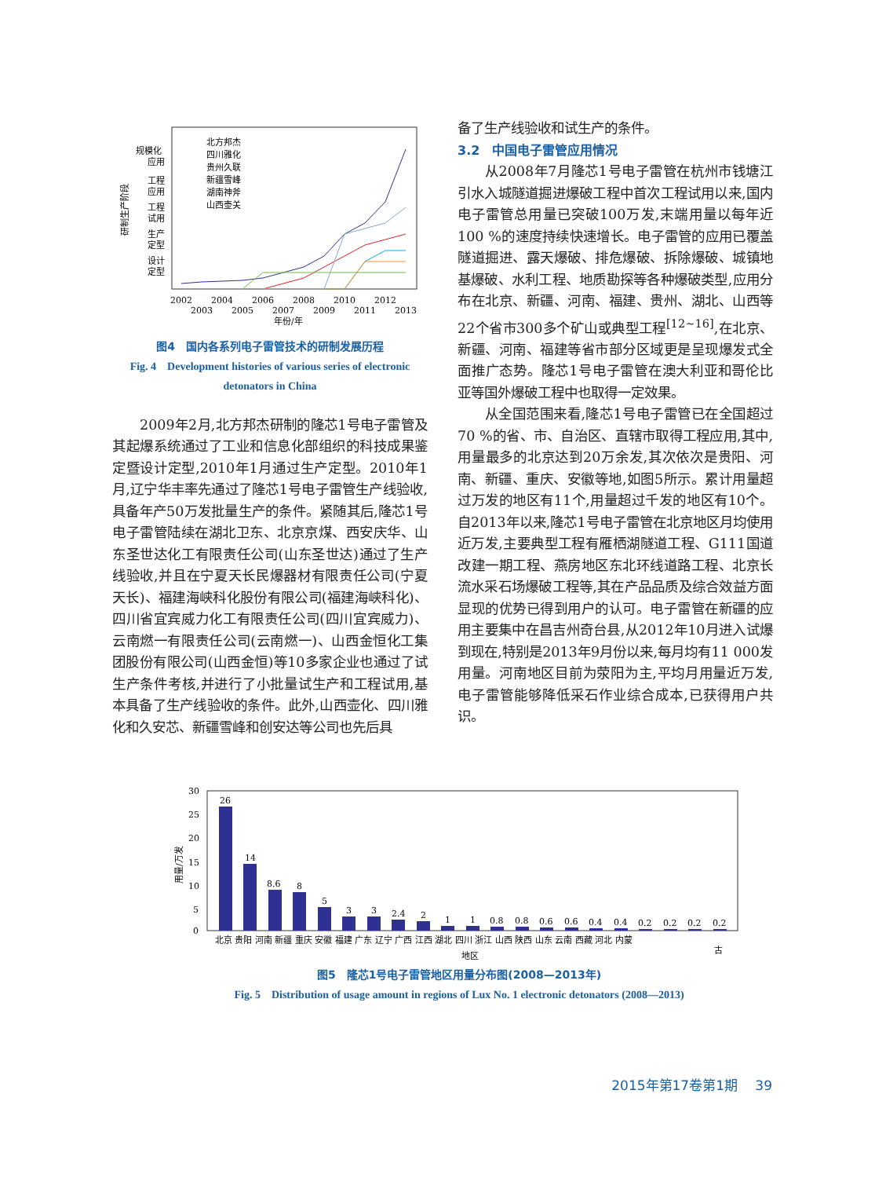研制生产阶段
规模化
应用
工程
应用
工程
试用
生产
定型
设计
定型
北方邦杰
四川雅化
贵州久联
新疆雪峰
湖南神斧
山西壶关
2002
2004
2006
2008
2010
2012
2003
2005
2007
2009
2011
2013
年份/年
图4　国内各系列电子雷管技术的研制发展历程
Fig. 4　Development histories of various series of electronic detonators in China
2009年2月,北方邦杰研制的隆芯1号电子雷管及其起爆系统通过了工业和信息化部组织的科技成果鉴定暨设计定型,2010年1月通过生产定型。2010年1月,辽宁华丰率先通过了隆芯1号电子雷管生产线验收,具备年产50万发批量生产的条件。紧随其后,隆芯1号电子雷管陆续在湖北卫东、北京京煤、西安庆华、山东圣世达化工有限责任公司(山东圣世达)通过了生产线验收,并且在宁夏天长民爆器材有限责任公司(宁夏天长)、福建海峡科化股份有限公司(福建海峡科化)、四川省宜宾威力化工有限责任公司(四川宜宾威力)、云南燃一有限责任公司(云南燃一)、山西金恒化工集团股份有限公司(山西金恒)等10多家企业也通过了试生产条件考核,并进行了小批量试生产和工程试用,基本具备了生产线验收的条件。此外,山西壶化、四川雅化和久安芯、新疆雪峰和创安达等公司也先后具
备了生产线验收和试生产的条件。
3.2　中国电子雷管应用情况
从2008年7月隆芯1号电子雷管在杭州市钱塘江引水入城隧道掘进爆破工程中首次工程试用以来,国内电子雷管总用量已突破100万发,末端用量以每年近100 %的速度持续快速增长。电子雷管的应用已覆盖隧道掘进、露天爆破、排危爆破、拆除爆破、城镇地基爆破、水利工程、地质勘探等各种爆破类型,应用分布在北京、新疆、河南、福建、贵州、湖北、山西等22个省市300多个矿山或典型工程<sup>[12~16]</sup>,在北京、新疆、河南、福建等省市部分区域更是呈现爆发式全面推广态势。隆芯1号电子雷管在澳大利亚和哥伦比亚等国外爆破工程中也取得一定效果。
从全国范围来看,隆芯1号电子雷管已在全国超过70 %的省、市、自治区、直辖市取得工程应用,其中,用量最多的北京达到20万余发,其次依次是贵阳、河南、新疆、重庆、安徽等地,如图5所示。累计用量超过万发的地区有11个,用量超过千发的地区有10个。自2013年以来,隆芯1号电子雷管在北京地区月均使用近万发,主要典型工程有雁栖湖隧道工程、G111国道改建一期工程、燕房地区东北环线道路工程、北京长流水采石场爆破工程等,其在产品品质及综合效益方面显现的优势已得到用户的认可。电子雷管在新疆的应用主要集中在昌吉州奇台县,从2012年10月进入试爆到现在,特别是2013年9月份以来,每月均有11 000发用量。河南地区目前为荥阳为主,平均月用量近万发,电子雷管能够降低采石作业综合成本,已获得用户共识。
30
25
20
15
10
5
0
用量/万发
26
14
8.6
8
5
3
3
2.4
2
1
1
0.8
0.8
0.6
0.6
0.4
0.4
0.2
0.2
0.2
0.2
北京 贵阳 河南 新疆 重庆 安徽 福建 广东 辽宁 广西 江西 湖北 四川 浙江 山西 陕西 山东 云南 西藏 河北 内蒙
古
地区
图5　隆芯1号电子雷管地区用量分布图(2008—2013年)
Fig. 5　Distribution of usage amount in regions of Lux No. 1 electronic detonators (2008—2013)
2015年第17卷第1期　 39